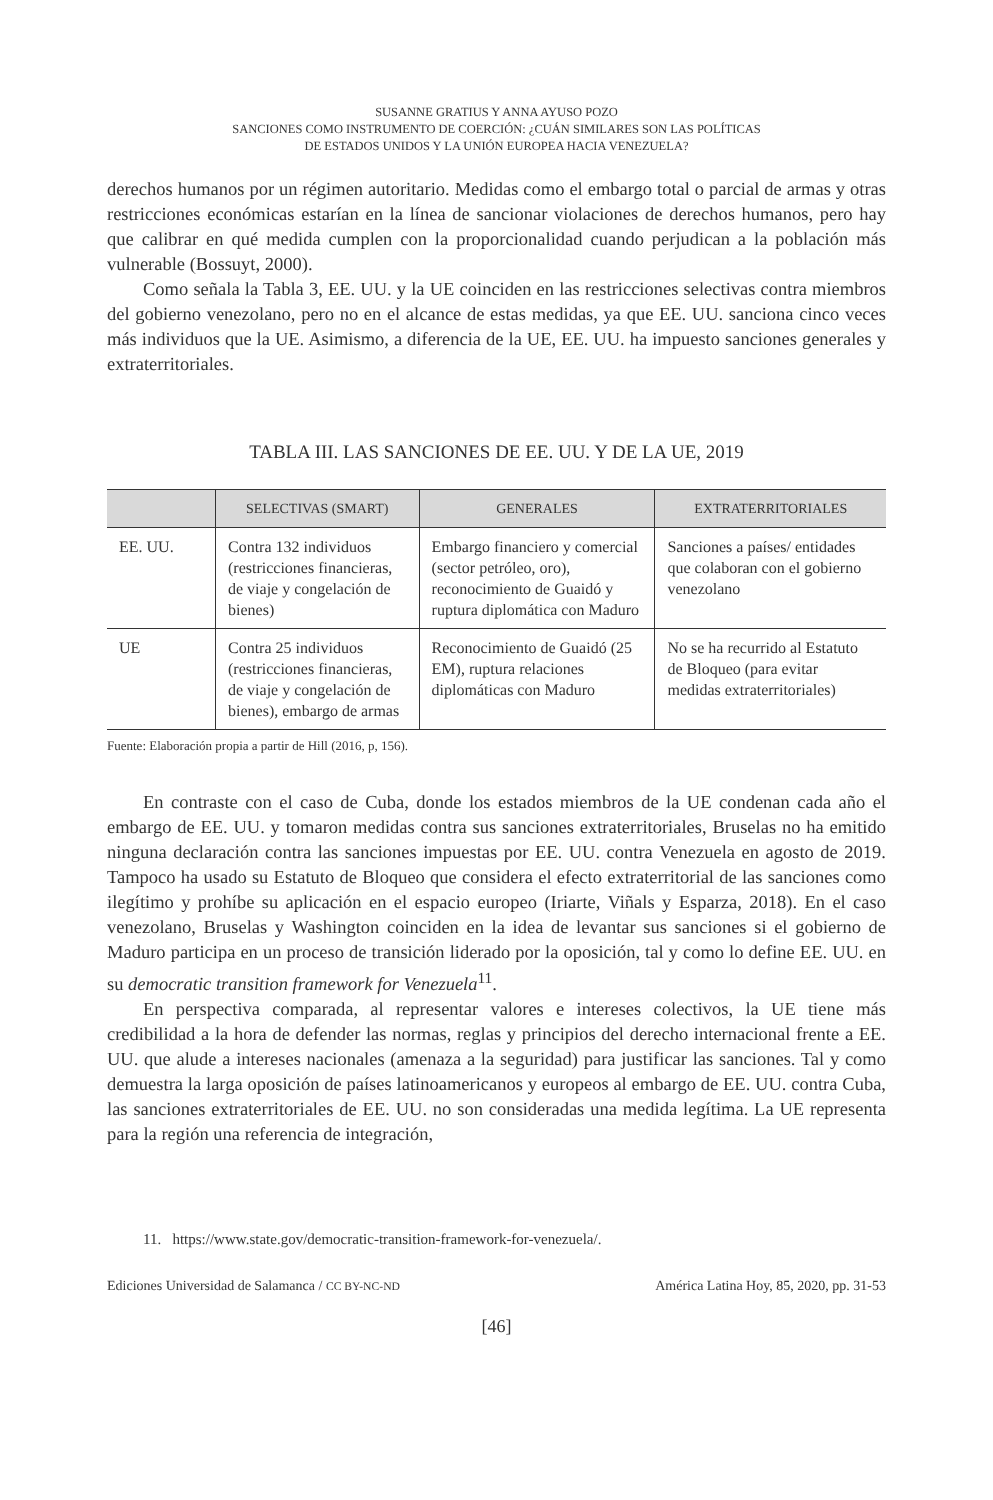SUSANNE GRATIUS Y ANNA AYUSO POZO
SANCIONES COMO INSTRUMENTO DE COERCIÓN: ¿CUÁN SIMILARES SON LAS POLÍTICAS
DE ESTADOS UNIDOS Y LA UNIÓN EUROPEA HACIA VENEZUELA?
derechos humanos por un régimen autoritario. Medidas como el embargo total o parcial de armas y otras restricciones económicas estarían en la línea de sancionar violaciones de derechos humanos, pero hay que calibrar en qué medida cumplen con la proporcionalidad cuando perjudican a la población más vulnerable (Bossuyt, 2000).
Como señala la Tabla 3, EE. UU. y la UE coinciden en las restricciones selectivas contra miembros del gobierno venezolano, pero no en el alcance de estas medidas, ya que EE. UU. sanciona cinco veces más individuos que la UE. Asimismo, a diferencia de la UE, EE. UU. ha impuesto sanciones generales y extraterritoriales.
TABLA III. LAS SANCIONES DE EE. UU. Y DE LA UE, 2019
| | SELECTIVAS (SMART) | GENERALES | EXTRATERRITORIALES |
| --- | --- | --- | --- |
| EE. UU. | Contra 132 individuos (restricciones financieras, de viaje y congelación de bienes) | Embargo financiero y comercial (sector petróleo, oro), reconocimiento de Guaidó y ruptura diplomática con Maduro | Sanciones a países/ entidades que colaboran con el gobierno venezolano |
| UE | Contra 25 individuos (restricciones financieras, de viaje y congelación de bienes), embargo de armas | Reconocimiento de Guaidó (25 EM), ruptura relaciones diplomáticas con Maduro | No se ha recurrido al Estatuto de Bloqueo (para evitar medidas extraterritoriales) |
Fuente: Elaboración propia a partir de Hill (2016, p, 156).
En contraste con el caso de Cuba, donde los estados miembros de la UE condenan cada año el embargo de EE. UU. y tomaron medidas contra sus sanciones extraterritoriales, Bruselas no ha emitido ninguna declaración contra las sanciones impuestas por EE. UU. contra Venezuela en agosto de 2019. Tampoco ha usado su Estatuto de Bloqueo que considera el efecto extraterritorial de las sanciones como ilegítimo y prohíbe su aplicación en el espacio europeo (Iriarte, Viñals y Esparza, 2018). En el caso venezolano, Bruselas y Washington coinciden en la idea de levantar sus sanciones si el gobierno de Maduro participa en un proceso de transición liderado por la oposición, tal y como lo define EE. UU. en su democratic transition framework for Venezuela<sup>11</sup>.
En perspectiva comparada, al representar valores e intereses colectivos, la UE tiene más credibilidad a la hora de defender las normas, reglas y principios del derecho internacional frente a EE. UU. que alude a intereses nacionales (amenaza a la seguridad) para justificar las sanciones. Tal y como demuestra la larga oposición de países latinoamericanos y europeos al embargo de EE. UU. contra Cuba, las sanciones extraterritoriales de EE. UU. no son consideradas una medida legítima. La UE representa para la región una referencia de integración,
11. https://www.state.gov/democratic-transition-framework-for-venezuela/.
Ediciones Universidad de Salamanca / CC BY-NC-ND América Latina Hoy, 85, 2020, pp. 31-53
[46]